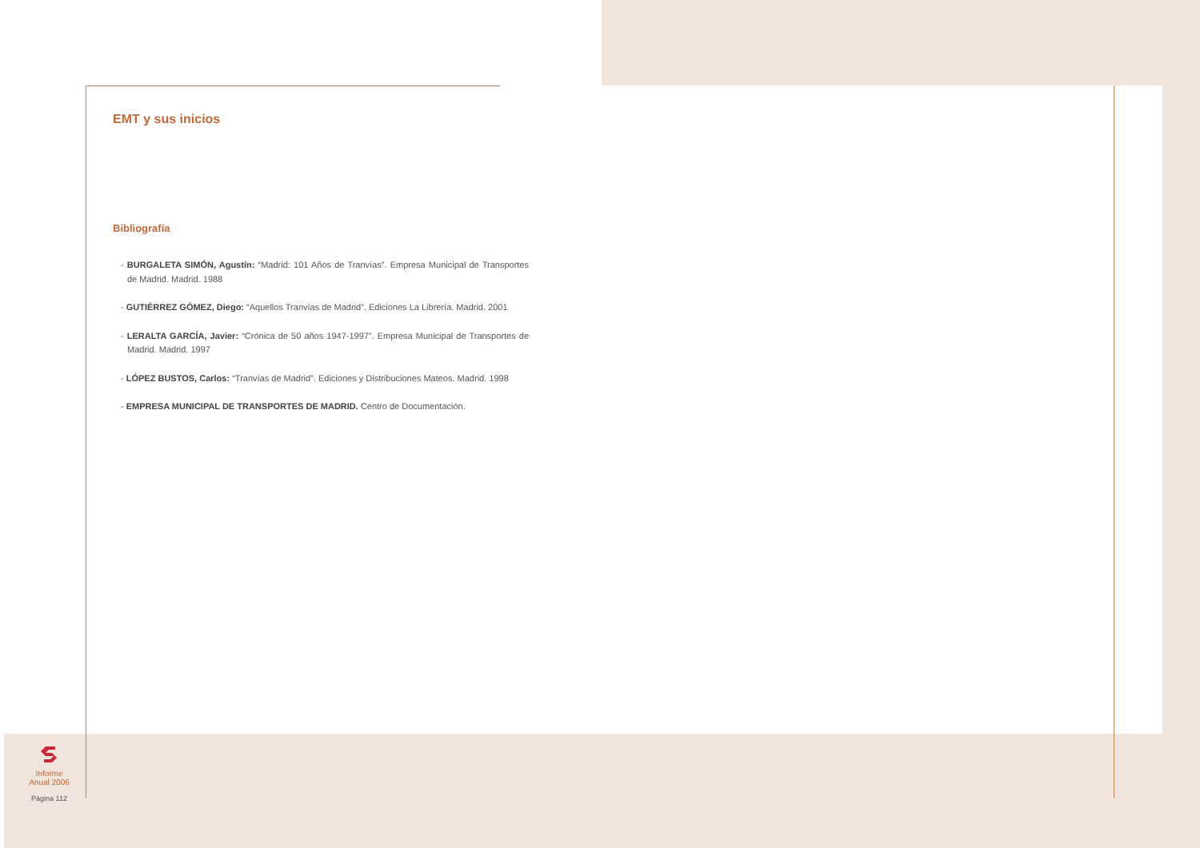EMT y sus inicios
Bibliografía
- BURGALETA SIMÓN, Agustín: “Madrid: 101 Años de Tranvías”. Empresa Municipal de Transportes de Madrid. Madrid. 1988
- GUTIÉRREZ GÓMEZ, Diego: “Aquellos Tranvías de Madrid”. Ediciones La Librería. Madrid. 2001
- LERALTA GARCÍA, Javier: “Crónica de 50 años 1947-1997”. Empresa Municipal de Transportes de Madrid. Madrid. 1997
- LÓPEZ BUSTOS, Carlos: “Tranvías de Madrid”. Ediciones y Distribuciones Mateos. Madrid. 1998
- EMPRESA MUNICIPAL DE TRANSPORTES DE MADRID. Centro de Documentación.
Informe
Anual 2006
Página 112